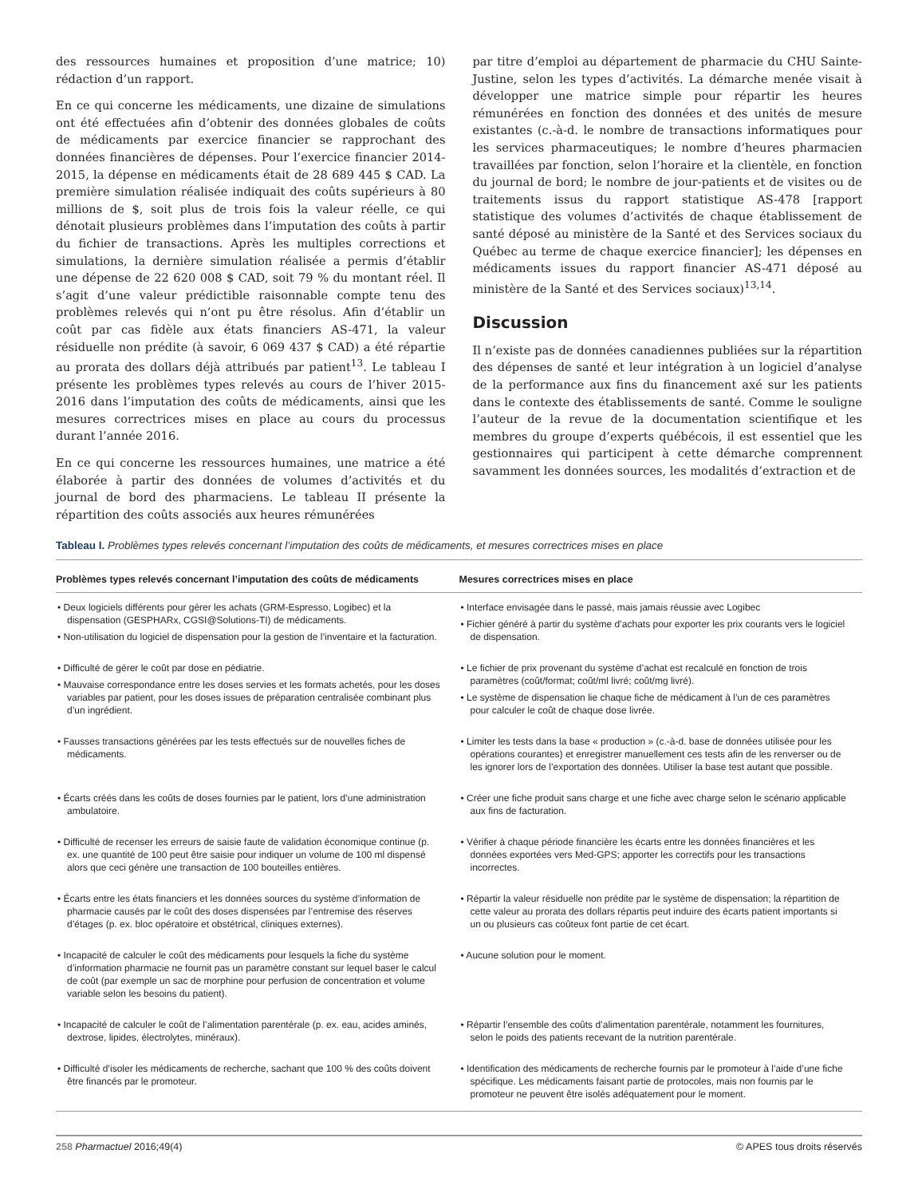des ressources humaines et proposition d’une matrice; 10) rédaction d’un rapport.
En ce qui concerne les médicaments, une dizaine de simulations ont été effectuées afin d’obtenir des données globales de coûts de médicaments par exercice financier se rapprochant des données financières de dépenses. Pour l’exercice financier 2014-2015, la dépense en médicaments était de 28 689 445 $ CAD. La première simulation réalisée indiquait des coûts supérieurs à 80 millions de $, soit plus de trois fois la valeur réelle, ce qui dénotait plusieurs problèmes dans l’imputation des coûts à partir du fichier de transactions. Après les multiples corrections et simulations, la dernière simulation réalisée a permis d’établir une dépense de 22 620 008 $ CAD, soit 79 % du montant réel. Il s’agit d’une valeur prédictible raisonnable compte tenu des problèmes relevés qui n’ont pu être résolus. Afin d’établir un coût par cas fidèle aux états financiers AS-471, la valeur résiduelle non prédite (à savoir, 6 069 437 $ CAD) a été répartie au prorata des dollars déjà attribués par patient<sup>13</sup>. Le tableau I présente les problèmes types relevés au cours de l’hiver 2015-2016 dans l’imputation des coûts de médicaments, ainsi que les mesures correctrices mises en place au cours du processus durant l’année 2016.
En ce qui concerne les ressources humaines, une matrice a été élaborée à partir des données de volumes d’activités et du journal de bord des pharmaciens. Le tableau II présente la répartition des coûts associés aux heures rémunérées
par titre d’emploi au département de pharmacie du CHU Sainte-Justine, selon les types d’activités. La démarche menée visait à développer une matrice simple pour répartir les heures rémunérées en fonction des données et des unités de mesure existantes (c.-à-d. le nombre de transactions informatiques pour les services pharmaceutiques; le nombre d’heures pharmacien travaillées par fonction, selon l’horaire et la clientèle, en fonction du journal de bord; le nombre de jour-patients et de visites ou de traitements issus du rapport statistique AS-478 [rapport statistique des volumes d’activités de chaque établissement de santé déposé au ministère de la Santé et des Services sociaux du Québec au terme de chaque exercice financier]; les dépenses en médicaments issues du rapport financier AS-471 déposé au ministère de la Santé et des Services sociaux)<sup>13,14</sup>.
Discussion
Il n’existe pas de données canadiennes publiées sur la répartition des dépenses de santé et leur intégration à un logiciel d’analyse de la performance aux fins du financement axé sur les patients dans le contexte des établissements de santé. Comme le souligne l’auteur de la revue de la documentation scientifique et les membres du groupe d’experts québécois, il est essentiel que les gestionnaires qui participent à cette démarche comprennent savamment les données sources, les modalités d’extraction et de
Tableau I. Problèmes types relevés concernant l’imputation des coûts de médicaments, et mesures correctrices mises en place
| Problèmes types relevés concernant l’imputation des coûts de médicaments | Mesures correctrices mises en place |
| --- | --- |
| • Deux logiciels différents pour gérer les achats (GRM-Espresso, Logibec) et la dispensation (GESPHARx, CGSI@Solutions-TI) de médicaments. • Non-utilisation du logiciel de dispensation pour la gestion de l’inventaire et la facturation. | • Interface envisagée dans le passé, mais jamais réussie avec Logibec • Fichier généré à partir du système d’achats pour exporter les prix courants vers le logiciel de dispensation. |
| • Difficulté de gérer le coût par dose en pédiatrie. • Mauvaise correspondance entre les doses servies et les formats achetés, pour les doses variables par patient, pour les doses issues de préparation centralisée combinant plus d’un ingrédient. | • Le fichier de prix provenant du système d’achat est recalculé en fonction de trois paramètres (coût/format; coût/ml livré; coût/mg livré). • Le système de dispensation lie chaque fiche de médicament à l’un de ces paramètres pour calculer le coût de chaque dose livrée. |
| • Fausses transactions générées par les tests effectués sur de nouvelles fiches de médicaments. | • Limiter les tests dans la base « production » (c.-à-d. base de données utilisée pour les opérations courantes) et enregistrer manuellement ces tests afin de les renverser ou de les ignorer lors de l’exportation des données. Utiliser la base test autant que possible. |
| • Écarts créés dans les coûts de doses fournies par le patient, lors d’une administration ambulatoire. | • Créer une fiche produit sans charge et une fiche avec charge selon le scénario applicable aux fins de facturation. |
| • Difficulté de recenser les erreurs de saisie faute de validation économique continue (p. ex. une quantité de 100 peut être saisie pour indiquer un volume de 100 ml dispensé alors que ceci génère une transaction de 100 bouteilles entières. | • Vérifier à chaque période financière les écarts entre les données financières et les données exportées vers Med-GPS; apporter les correctifs pour les transactions incorrectes. |
| • Écarts entre les états financiers et les données sources du système d’information de pharmacie causés par le coût des doses dispensées par l’entremise des réserves d’étages (p. ex. bloc opératoire et obstétrical, cliniques externes). | • Répartir la valeur résiduelle non prédite par le système de dispensation; la répartition de cette valeur au prorata des dollars répartis peut induire des écarts patient importants si un ou plusieurs cas coûteux font partie de cet écart. |
| • Incapacité de calculer le coût des médicaments pour lesquels la fiche du système d’information pharmacie ne fournit pas un paramètre constant sur lequel baser le calcul de coût (par exemple un sac de morphine pour perfusion de concentration et volume variable selon les besoins du patient). | • Aucune solution pour le moment. |
| • Incapacité de calculer le coût de l’alimentation parentérale (p. ex. eau, acides aminés, dextrose, lipides, électrolytes, minéraux). | • Répartir l’ensemble des coûts d’alimentation parentérale, notamment les fournitures, selon le poids des patients recevant de la nutrition parentérale. |
| • Difficulté d’isoler les médicaments de recherche, sachant que 100 % des coûts doivent être financés par le promoteur. | • Identification des médicaments de recherche fournis par le promoteur à l’aide d’une fiche spécifique. Les médicaments faisant partie de protocoles, mais non fournis par le promoteur ne peuvent être isolés adéquatement pour le moment. |
258 Pharmactuel 2016;49(4) © APES tous droits réservés